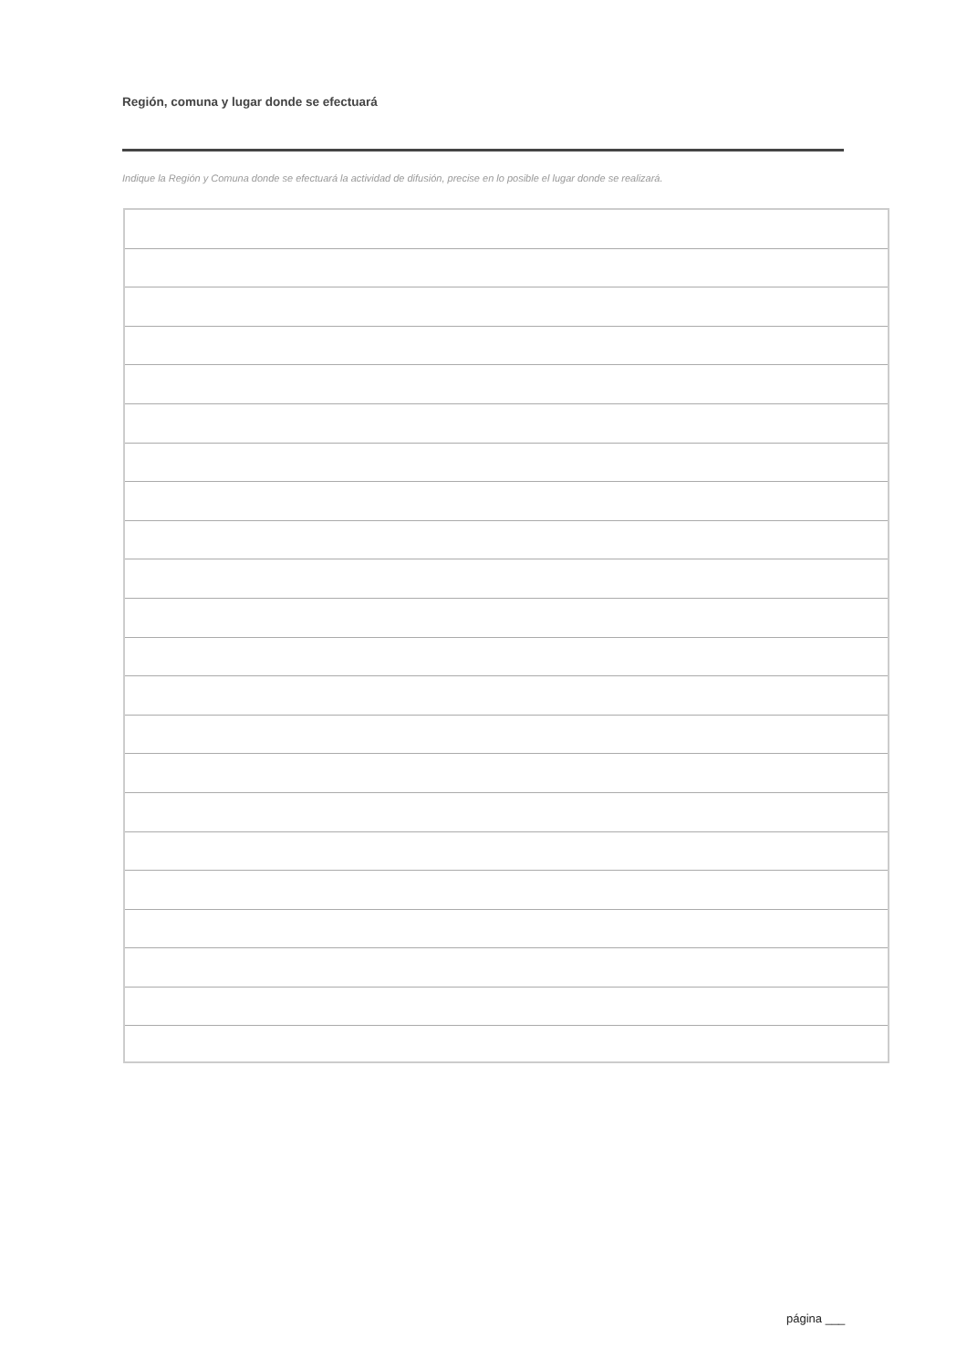Región, comuna y lugar donde se efectuará
Indique la Región y Comuna donde se efectuará la actividad de difusión, precise en lo posible el lugar donde se realizará.
página ___